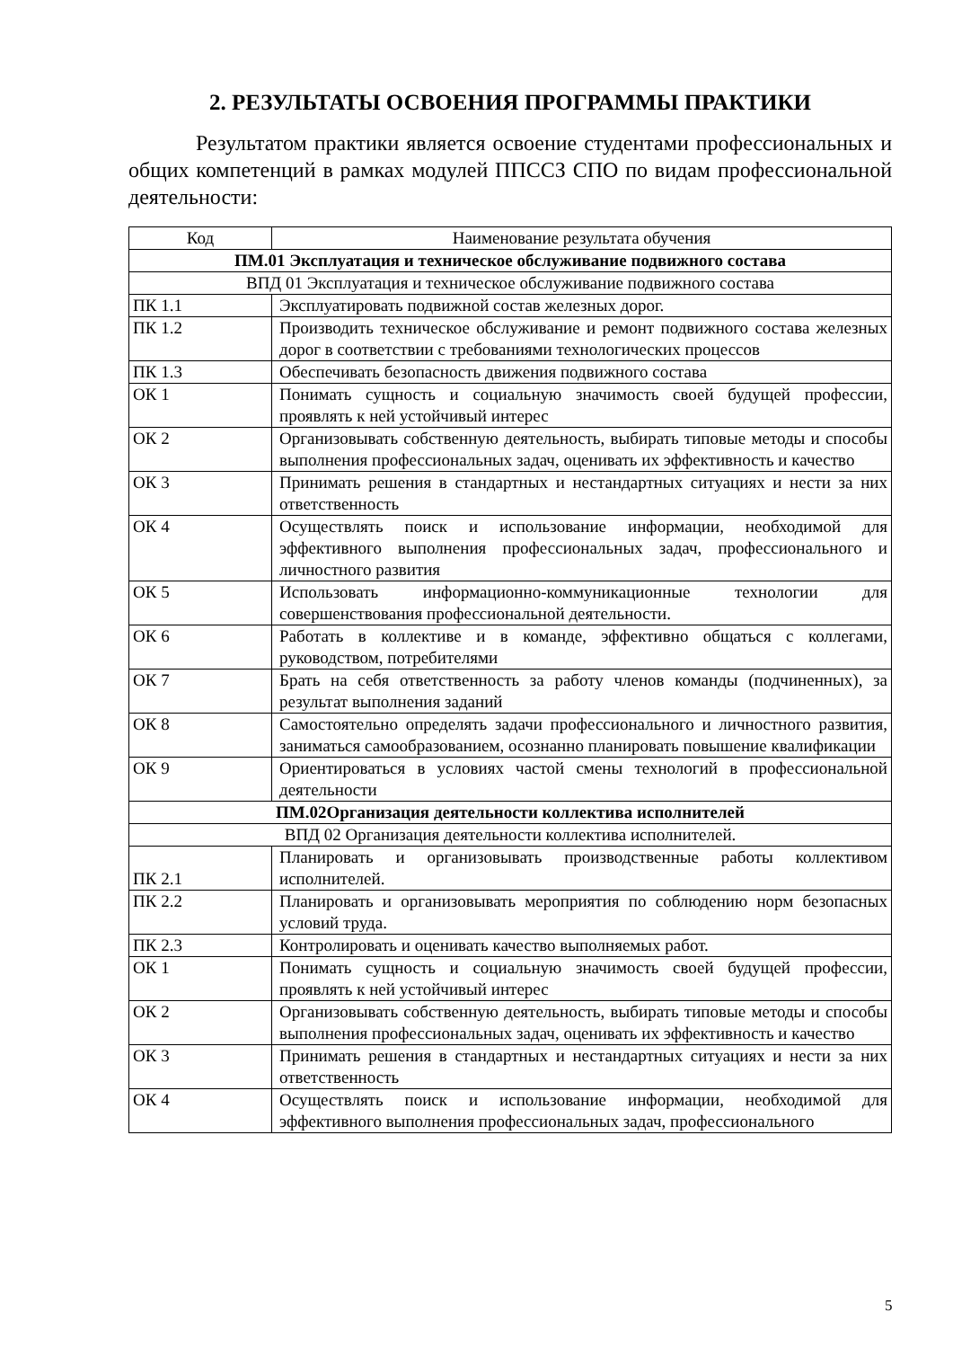2. РЕЗУЛЬТАТЫ ОСВОЕНИЯ ПРОГРАММЫ ПРАКТИКИ
Результатом практики является освоение студентами профессиональных и общих компетенций в рамках модулей ППССЗ СПО по видам профессиональной деятельности:
| Код | Наименование результата обучения |
| --- | --- |
| ПМ.01 Эксплуатация и техническое обслуживание подвижного состава | |
| ВПД 01 Эксплуатация и техническое обслуживание подвижного состава | |
| ПК 1.1 | Эксплуатировать подвижной состав железных дорог. |
| ПК 1.2 | Производить техническое обслуживание и ремонт подвижного состава железных дорог в соответствии с требованиями технологических процессов |
| ПК 1.3 | Обеспечивать безопасность движения подвижного состава |
| ОК 1 | Понимать сущность и социальную значимость своей будущей профессии, проявлять к ней устойчивый интерес |
| ОК 2 | Организовывать собственную деятельность, выбирать типовые методы и способы выполнения профессиональных задач, оценивать их эффективность и качество |
| ОК 3 | Принимать решения в стандартных и нестандартных ситуациях и нести за них ответственность |
| ОК 4 | Осуществлять поиск и использование информации, необходимой для эффективного выполнения профессиональных задач, профессионального и личностного развития |
| ОК 5 | Использовать информационно-коммуникационные технологии для совершенствования профессиональной деятельности. |
| ОК 6 | Работать в коллективе и в команде, эффективно общаться с коллегами, руководством, потребителями |
| ОК 7 | Брать на себя ответственность за работу членов команды (подчиненных), за результат выполнения заданий |
| ОК 8 | Самостоятельно определять задачи профессионального и личностного развития, заниматься самообразованием, осознанно планировать повышение квалификации |
| ОК 9 | Ориентироваться в условиях частой смены технологий в профессиональной деятельности |
| ПМ.02Организация деятельности коллектива исполнителей | |
| ВПД 02 Организация деятельности коллектива исполнителей. | |
| ПК 2.1 | Планировать и организовывать производственные работы коллективом исполнителей. |
| ПК 2.2 | Планировать и организовывать мероприятия по соблюдению норм безопасных условий труда. |
| ПК 2.3 | Контролировать и оценивать качество выполняемых работ. |
| ОК 1 | Понимать сущность и социальную значимость своей будущей профессии, проявлять к ней устойчивый интерес |
| ОК 2 | Организовывать собственную деятельность, выбирать типовые методы и способы выполнения профессиональных задач, оценивать их эффективность и качество |
| ОК 3 | Принимать решения в стандартных и нестандартных ситуациях и нести за них ответственность |
| ОК 4 | Осуществлять поиск и использование информации, необходимой для эффективного выполнения профессиональных задач, профессионального |
5